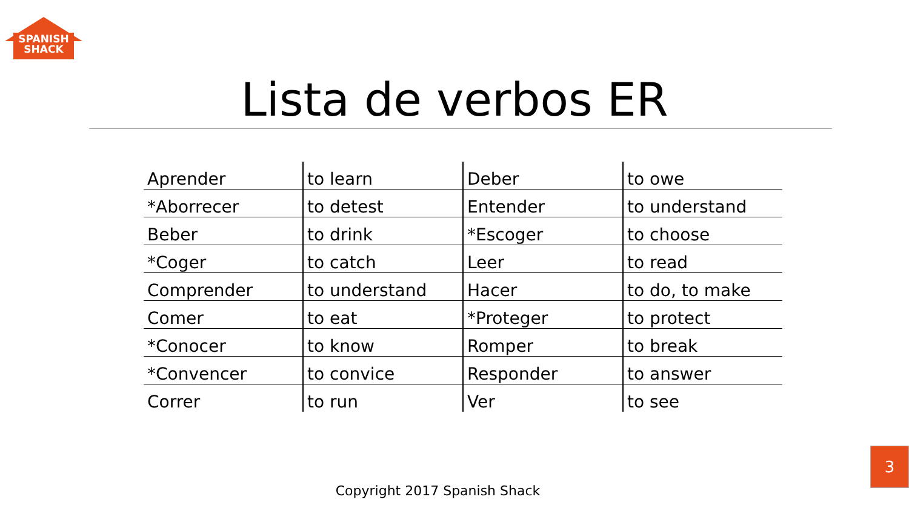SPANISH
SHACK
Lista de verbos ER
| Aprender | to learn | Deber | to owe |
| *Aborrecer | to detest | Entender | to understand |
| Beber | to drink | *Escoger | to choose |
| *Coger | to catch | Leer | to read |
| Comprender | to understand | Hacer | to do, to make |
| Comer | to eat | *Proteger | to protect |
| *Conocer | to know | Romper | to break |
| *Convencer | to convice | Responder | to answer |
| Correr | to run | Ver | to see |
Copyright 2017 Spanish Shack
3